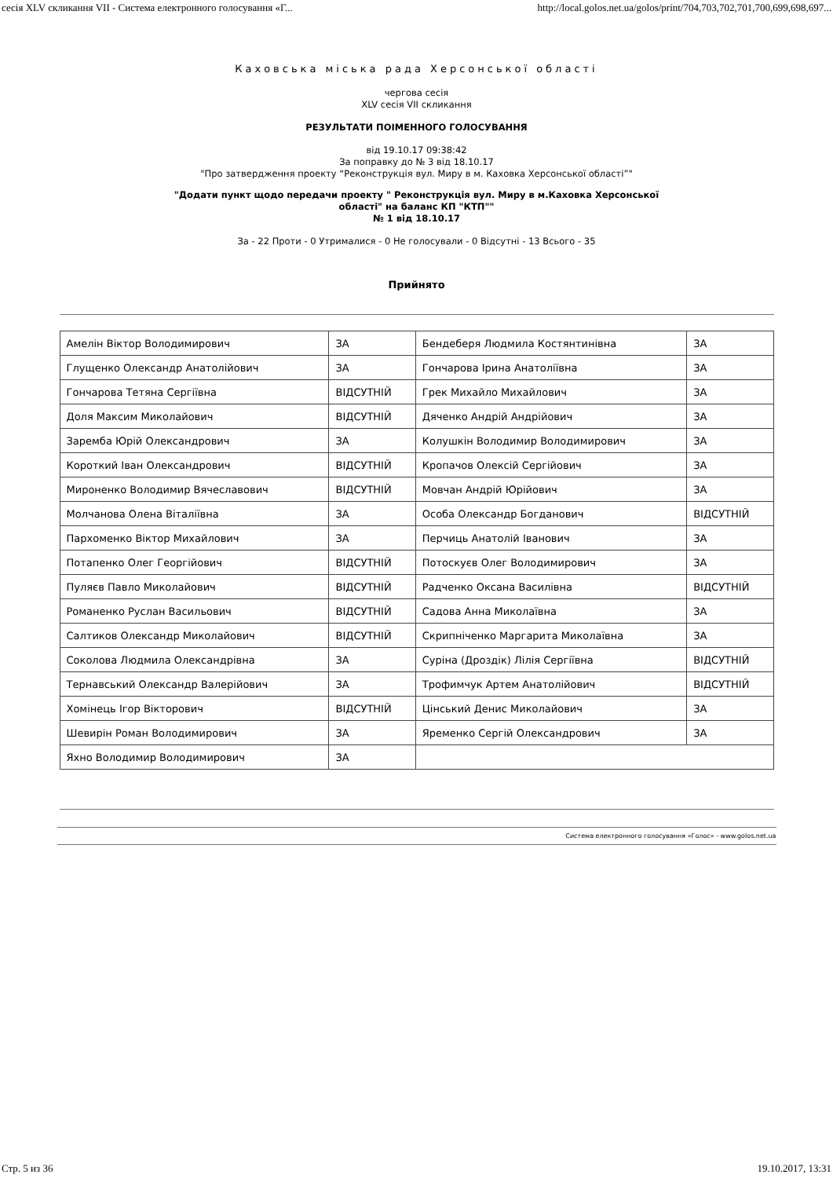сесія XLV скликання VII - Система електронного голосування «Г... http://local.golos.net.ua/golos/print/704,703,702,701,700,699,698,697...
Каховська міська рада Херсонської області
чергова сесія
XLV сесія VII скликання
РЕЗУЛЬТАТИ ПОІМЕННОГО ГОЛОСУВАННЯ
від 19.10.17 09:38:42
За поправку до № 3 від 18.10.17
"Про затвердження проекту “Реконструкція вул. Миру в м. Каховка Херсонської області”"
"Додати пункт щодо передачи проекту " Реконструкція вул. Миру в м.Каховка Херсонської
області" на баланс КП "КТП""
№ 1 від 18.10.17
За - 22 Проти - 0 Утрималися - 0 Не голосували - 0 Відсутні - 13 Всього - 35
Прийнято
| Амелін Віктор Володимирович | ЗА | Бендеберя Людмила Костянтинівна | ЗА |
| Глущенко Олександр Анатолійович | ЗА | Гончарова Ірина Анатоліївна | ЗА |
| Гончарова Тетяна Сергіївна | ВІДСУТНІЙ | Грек Михайло Михайлович | ЗА |
| Доля Максим Миколайович | ВІДСУТНІЙ | Дяченко Андрій Андрійович | ЗА |
| Заремба Юрій Олександрович | ЗА | Колушкін Володимир Володимирович | ЗА |
| Короткий Іван Олександрович | ВІДСУТНІЙ | Кропачов Олексій Сергійович | ЗА |
| Мироненко Володимир Вячеславович | ВІДСУТНІЙ | Мовчан Андрій Юрійович | ЗА |
| Молчанова Олена Віталіївна | ЗА | Особа Олександр Богданович | ВІДСУТНІЙ |
| Пархоменко Віктор Михайлович | ЗА | Перчиць Анатолій Іванович | ЗА |
| Потапенко Олег Георгійович | ВІДСУТНІЙ | Потоскуєв Олег Володимирович | ЗА |
| Пуляєв Павло Миколайович | ВІДСУТНІЙ | Радченко Оксана Василівна | ВІДСУТНІЙ |
| Романенко Руслан Васильович | ВІДСУТНІЙ | Садова Анна Миколаївна | ЗА |
| Салтиков Олександр Миколайович | ВІДСУТНІЙ | Скрипніченко Маргарита Миколаївна | ЗА |
| Соколова Людмила Олександрівна | ЗА | Суріна (Дроздік) Лілія Сергіївна | ВІДСУТНІЙ |
| Тернавський Олександр Валерійович | ЗА | Трофимчук Артем Анатолійович | ВІДСУТНІЙ |
| Хомінець Ігор Вікторович | ВІДСУТНІЙ | Цінський Денис Миколайович | ЗА |
| Шевирін Роман Володимирович | ЗА | Яременко Сергій Олександрович | ЗА |
| Яхно Володимир Володимирович | ЗА | | |
Система електронного голосування «Голос» - www.golos.net.ua
Стр. 5 из 36 19.10.2017, 13:31